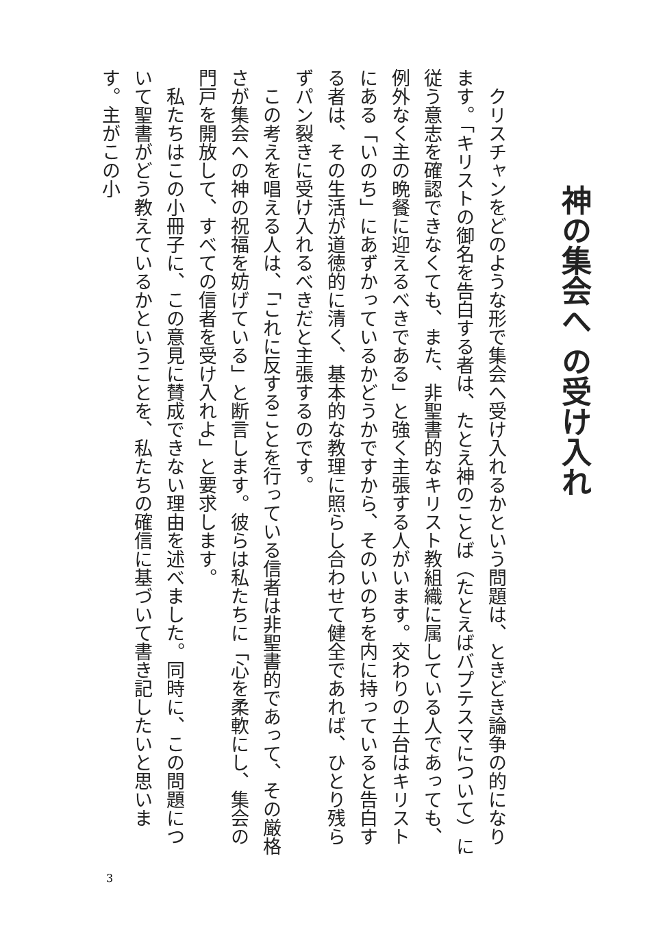神の集会へ の受け入れ
　クリスチャンをどのような形で集会へ受け入れるかという問題は、ときどき論争の的になります。「キリストの御名を告白する者は、たとえ神のことば（たとえばバプテスマについて）に従う意志を確認できなくても、また、非聖書的なキリスト教組織に属している人であっても、例外なく主の晩餐に迎えるべきである」と強く主張する人がいます。交わりの土台はキリストにある「いのち」にあずかっているかどうかですから、そのいのちを内に持っていると告白する者は、その生活が道徳的に清く、基本的な教理に照らし合わせて健全であれば、ひとり残らずパン裂きに受け入れるべきだと主張するのです。
　この考えを唱える人は、「これに反することを行っている信者は非聖書的であって、その厳格さが集会への神の祝福を妨げている」と断言します。彼らは私たちに「心を柔軟にし、集会の門戸を開放して、すべての信者を受け入れよ」と要求します。
　私たちはこの小冊子に、この意見に賛成できない理由を述べました。同時に、この問題について聖書がどう教えているかということを、私たちの確信に基づいて書き記したいと思います。主がこの小
3